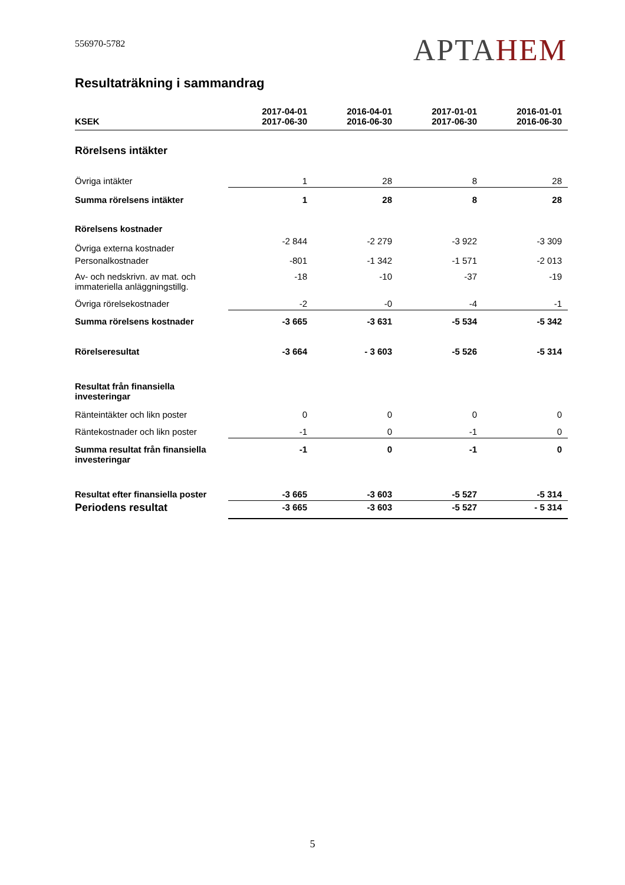556970-5782
APTAHEM
Resultaträkning i sammandrag
| KSEK | 2017-04-01 2017-06-30 | 2016-04-01 2016-06-30 | 2017-01-01 2017-06-30 | 2016-01-01 2016-06-30 |
| --- | --- | --- | --- | --- |
| Rörelsens intäkter | | | | |
| Övriga intäkter | 1 | 28 | 8 | 28 |
| Summa rörelsens intäkter | 1 | 28 | 8 | 28 |
| Rörelsens kostnader | | | | |
| Övriga externa kostnader | -2 844 | -2 279 | -3 922 | -3 309 |
| Personalkostnader | -801 | -1 342 | -1 571 | -2 013 |
| Av- och nedskrivn. av mat. och immateriella anläggningstillg. | -18 | -10 | -37 | -19 |
| Övriga rörelsekostnader | -2 | -0 | -4 | -1 |
| Summa rörelsens kostnader | -3 665 | -3 631 | -5 534 | -5 342 |
| Rörelseresultat | -3 664 | - 3 603 | -5 526 | -5 314 |
| Resultat från finansiella investeringar | | | | |
| Ränteintäkter och likn poster | 0 | 0 | 0 | 0 |
| Räntekostnader och likn poster | -1 | 0 | -1 | 0 |
| Summa resultat från finansiella investeringar | -1 | 0 | -1 | 0 |
| Resultat efter finansiella poster | -3 665 | -3 603 | -5 527 | -5 314 |
| Periodens resultat | -3 665 | -3 603 | -5 527 | - 5 314 |
5